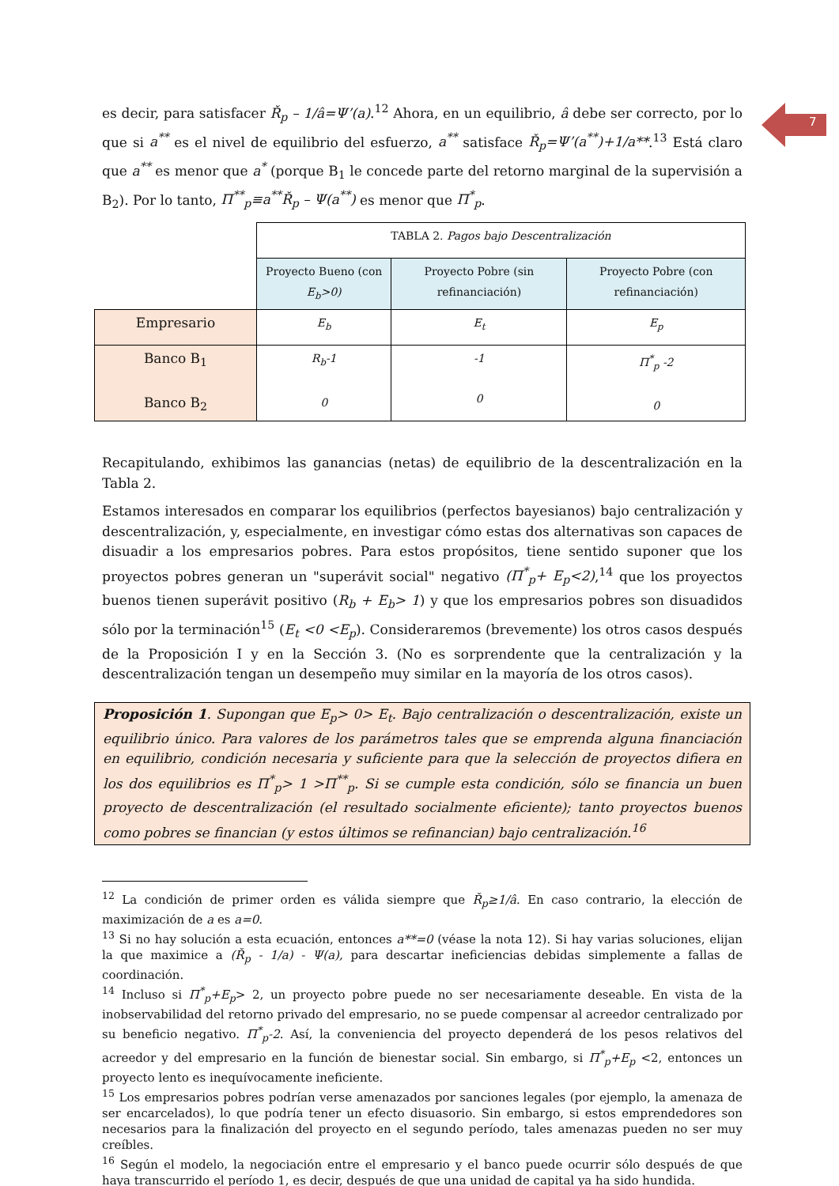7
es decir, para satisfacer Ř<sub>p</sub> – 1/â=Ψ’(a).<sup>12</sup> Ahora, en un equilibrio, â debe ser correcto, por lo que si a<sup>**</sup> es el nivel de equilibrio del esfuerzo, a<sup>**</sup> satisface Ř<sub>p</sub>=Ψ’(a<sup>**</sup>)+1/a**.<sup>13</sup> Está claro que a<sup>**</sup> es menor que a<sup>*</sup> (porque B<sub>1</sub> le concede parte del retorno marginal de la supervisión a B<sub>2</sub>). Por lo tanto, Π<sup>**</sup><sub>p</sub>≡a<sup>**</sup>Ř<sub>p</sub> – Ψ(a<sup>**</sup>) es menor que Π<sup>*</sup><sub>p</sub>.
| | TABLA 2. Pagos bajo Descentralización | | |
| | Proyecto Bueno (con E<sub>b</sub>>0) | Proyecto Pobre (sin refinanciación) | Proyecto Pobre (con refinanciación) |
| Empresario | E<sub>b</sub> | E<sub>t</sub> | E<sub>p</sub> |
| Banco B<sub>1</sub> Banco B<sub>2</sub> | R<sub>b</sub>-1 0 | -1 0 | Π<sup>*</sup><sub>p</sub> -2 0 |
Recapitulando, exhibimos las ganancias (netas) de equilibrio de la descentralización en la Tabla 2.
Estamos interesados en comparar los equilibrios (perfectos bayesianos) bajo centralización y descentralización, y, especialmente, en investigar cómo estas dos alternativas son capaces de disuadir a los empresarios pobres. Para estos propósitos, tiene sentido suponer que los proyectos pobres generan un "superávit social" negativo (Π<sup>*</sup><sub>p</sub>+ E<sub>p</sub><2),<sup>14</sup> que los proyectos buenos tienen superávit positivo (R<sub>b</sub> + E<sub>b</sub>> 1) y que los empresarios pobres son disuadidos sólo por la terminación<sup>15</sup> (E<sub>t</sub> <0 <E<sub>p</sub>). Consideraremos (brevemente) los otros casos después de la Proposición I y en la Sección 3. (No es sorprendente que la centralización y la descentralización tengan un desempeño muy similar en la mayoría de los otros casos).
Proposición 1. Supongan que E<sub>p</sub>> 0> E<sub>t</sub>. Bajo centralización o descentralización, existe un equilibrio único. Para valores de los parámetros tales que se emprenda alguna financiación en equilibrio, condición necesaria y suficiente para que la selección de proyectos difiera en los dos equilibrios es Π<sup>*</sup><sub>p</sub>> 1 >Π<sup>**</sup><sub>p</sub>. Si se cumple esta condición, sólo se financia un buen proyecto de descentralización (el resultado socialmente eficiente); tanto proyectos buenos como pobres se financian (y estos últimos se refinancian) bajo centralización.<sup>16</sup>
<sup>12</sup> La condición de primer orden es válida siempre que Ř<sub>p</sub>≥1/â. En caso contrario, la elección de maximización de a es a=0.
<sup>13</sup> Si no hay solución a esta ecuación, entonces a**=0 (véase la nota 12). Si hay varias soluciones, elijan la que maximice a (Ř<sub>p</sub> - 1/a) - Ψ(a), para descartar ineficiencias debidas simplemente a fallas de coordinación.
<sup>14</sup> Incluso si Π<sup>*</sup><sub>p</sub>+E<sub>p</sub>> 2, un proyecto pobre puede no ser necesariamente deseable. En vista de la inobservabilidad del retorno privado del empresario, no se puede compensar al acreedor centralizado por su beneficio negativo. Π<sup>*</sup><sub>p</sub>-2. Así, la conveniencia del proyecto dependerá de los pesos relativos del acreedor y del empresario en la función de bienestar social. Sin embargo, si Π<sup>*</sup><sub>p</sub>+E<sub>p</sub> <2, entonces un proyecto lento es inequívocamente ineficiente.
<sup>15</sup> Los empresarios pobres podrían verse amenazados por sanciones legales (por ejemplo, la amenaza de ser encarcelados), lo que podría tener un efecto disuasorio. Sin embargo, si estos emprendedores son necesarios para la finalización del proyecto en el segundo período, tales amenazas pueden no ser muy creíbles.
<sup>16</sup> Según el modelo, la negociación entre el empresario y el banco puede ocurrir sólo después de que haya transcurrido el período 1, es decir, después de que una unidad de capital ya ha sido hundida.